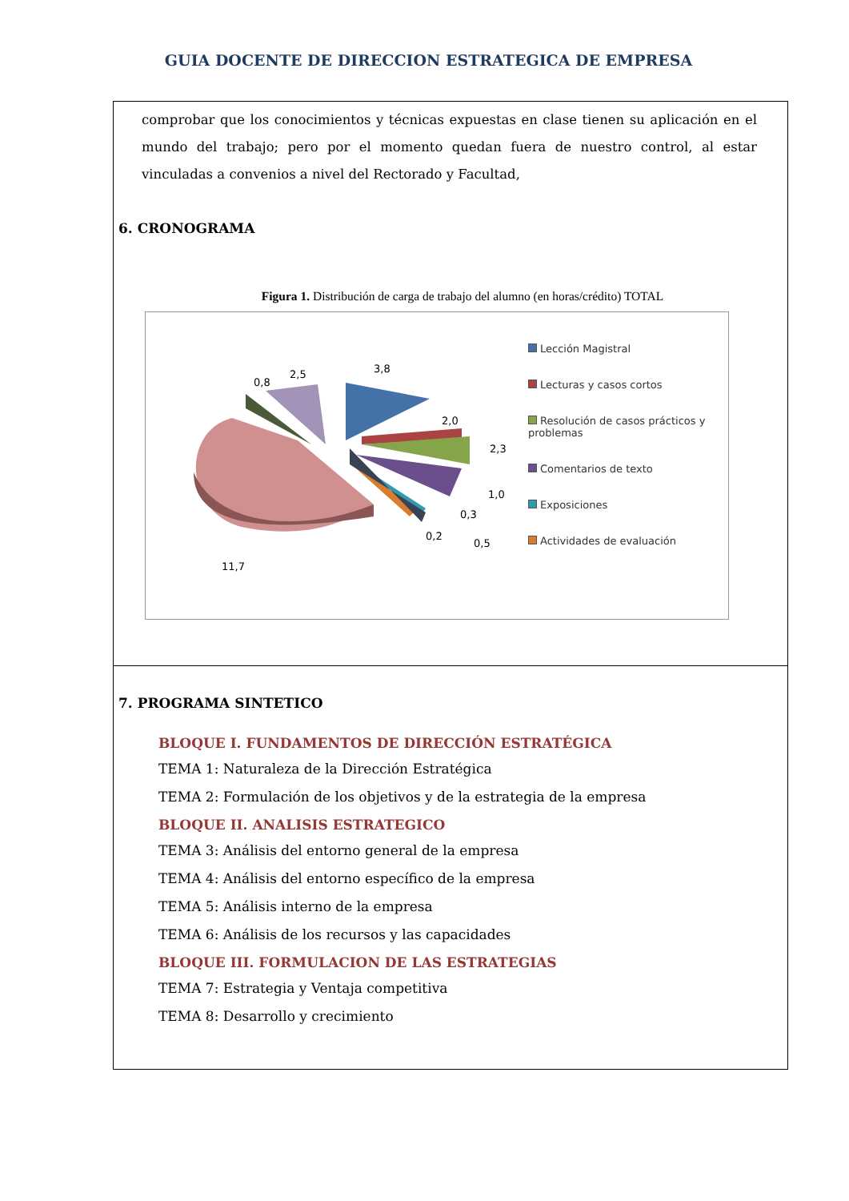GUIA DOCENTE DE DIRECCION ESTRATEGICA DE EMPRESA
comprobar que los conocimientos y técnicas expuestas en clase tienen su aplicación en el mundo del trabajo; pero por el momento quedan fuera de nuestro control, al estar vinculadas a convenios a nivel del Rectorado y Facultad,
6. CRONOGRAMA
Figura 1. Distribución de carga de trabajo del alumno (en horas/crédito) TOTAL
3,8
2,0
2,3
1,0
0,3
0,5
0,2
11,7
0,8
2,5
Lección Magistral
Lecturas y casos cortos
Resolución de casos prácticos y problemas
Comentarios de texto
Exposiciones
Actividades de evaluación
7. PROGRAMA SINTETICO
BLOQUE I. FUNDAMENTOS DE DIRECCIÓN ESTRATÉGICA
TEMA 1: Naturaleza de la Dirección Estratégica
TEMA 2: Formulación de los objetivos y de la estrategia de la empresa
BLOQUE II. ANALISIS ESTRATEGICO
TEMA 3: Análisis del entorno general de la empresa
TEMA 4: Análisis del entorno específico de la empresa
TEMA 5: Análisis interno de la empresa
TEMA 6: Análisis de los recursos y las capacidades
BLOQUE III. FORMULACION DE LAS ESTRATEGIAS
TEMA 7: Estrategia y Ventaja competitiva
TEMA 8: Desarrollo y crecimiento